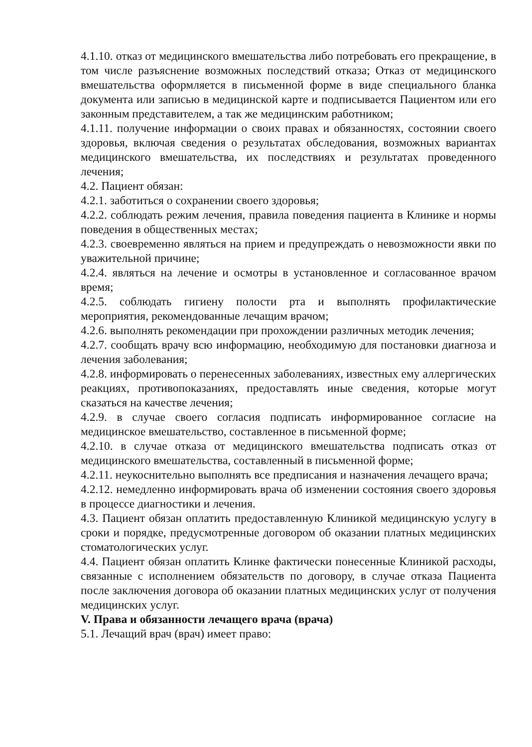4.1.10. отказ от медицинского вмешательства либо потребовать его прекращение, в том числе разъяснение возможных последствий отказа; Отказ от медицинского вмешательства оформляется в письменной форме в виде специального бланка документа или записью в медицинской карте и подписывается Пациентом или его законным представителем, а так же медицинским работником;
4.1.11. получение информации о своих правах и обязанностях, состоянии своего здоровья, включая сведения о результатах обследования, возможных вариантах медицинского вмешательства, их последствиях и результатах проведенного лечения;
4.2. Пациент обязан:
4.2.1. заботиться о сохранении своего здоровья;
4.2.2. соблюдать режим лечения, правила поведения пациента в Клинике и нормы поведения в общественных местах;
4.2.3. своевременно являться на прием и предупреждать о невозможности явки по уважительной причине;
4.2.4. являться на лечение и осмотры в установленное и согласованное врачом время;
4.2.5. соблюдать гигиену полости рта и выполнять профилактические мероприятия, рекомендованные лечащим врачом;
4.2.6. выполнять рекомендации при прохождении различных методик лечения;
4.2.7. сообщать врачу всю информацию, необходимую для постановки диагноза и лечения заболевания;
4.2.8. информировать о перенесенных заболеваниях, известных ему аллергических реакциях, противопоказаниях, предоставлять иные сведения, которые могут сказаться на качестве лечения;
4.2.9. в случае своего согласия подписать информированное согласие на медицинское вмешательство, составленное в письменной форме;
4.2.10. в случае отказа от медицинского вмешательства подписать отказ от медицинского вмешательства, составленный в письменной форме;
4.2.11. неукоснительно выполнять все предписания и назначения лечащего врача;
4.2.12. немедленно информировать врача об изменении состояния своего здоровья в процессе диагностики и лечения.
4.3. Пациент обязан оплатить предоставленную Клиникой медицинскую услугу в сроки и порядке, предусмотренные договором об оказании платных медицинских стоматологических услуг.
4.4. Пациент обязан оплатить Клинке фактически понесенные Клиникой расходы, связанные с исполнением обязательств по договору, в случае отказа Пациента после заключения договора об оказании платных медицинских услуг от получения медицинских услуг.
V. Права и обязанности лечащего врача (врача)
5.1. Лечащий врач (врач) имеет право: